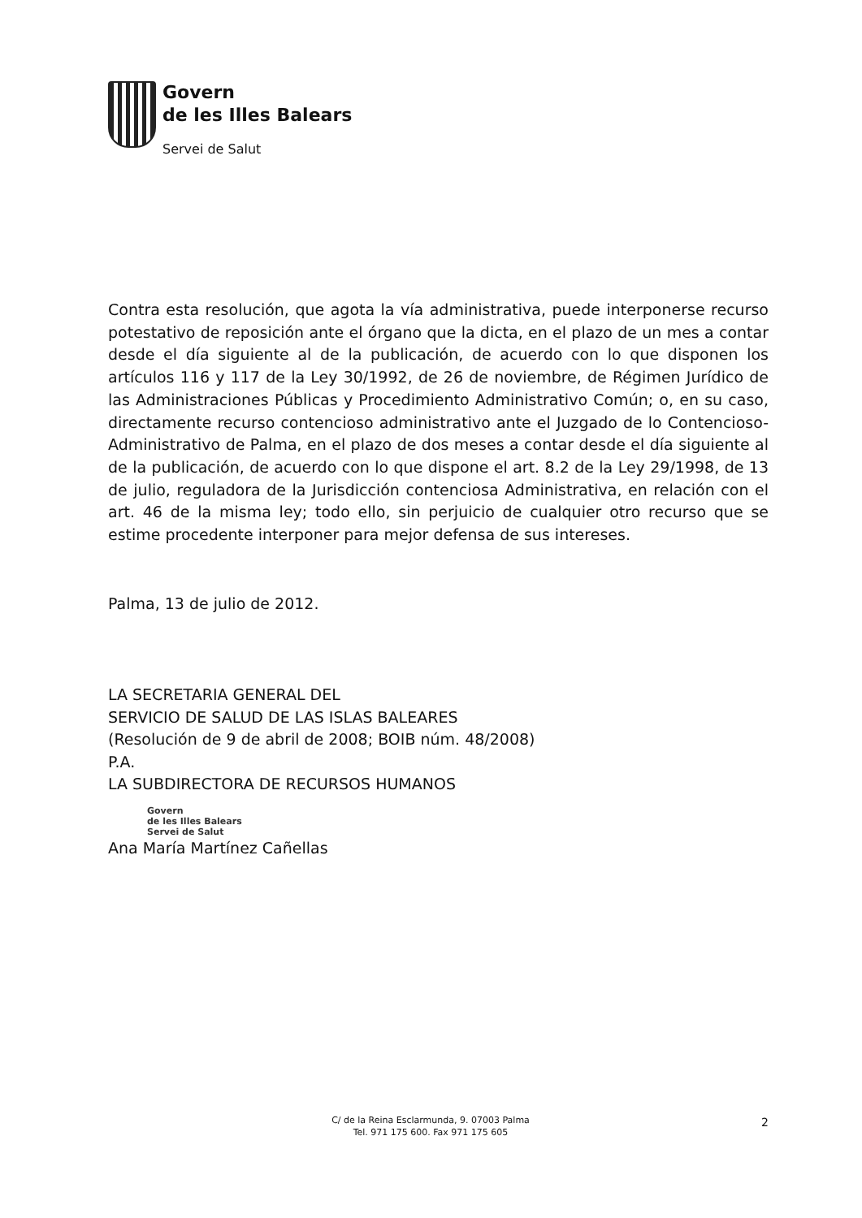Govern
de les Illes Balears
Servei de Salut
Contra esta resolución, que agota la vía administrativa, puede interponerse recurso potestativo de reposición ante el órgano que la dicta, en el plazo de un mes a contar desde el día siguiente al de la publicación, de acuerdo con lo que disponen los artículos 116 y 117 de la Ley 30/1992, de 26 de noviembre, de Régimen Jurídico de las Administraciones Públicas y Procedimiento Administrativo Común; o, en su caso, directamente recurso contencioso administrativo ante el Juzgado de lo Contencioso-Administrativo de Palma, en el plazo de dos meses a contar desde el día siguiente al de la publicación, de acuerdo con lo que dispone el art. 8.2 de la Ley 29/1998, de 13 de julio, reguladora de la Jurisdicción contenciosa Administrativa, en relación con el art. 46 de la misma ley; todo ello, sin perjuicio de cualquier otro recurso que se estime procedente interponer para mejor defensa de sus intereses.
Palma, 13 de julio de 2012.
LA SECRETARIA GENERAL DEL
SERVICIO DE SALUD DE LAS ISLAS BALEARES
(Resolución de 9 de abril de 2008; BOIB núm. 48/2008)
P.A.
LA SUBDIRECTORA DE RECURSOS HUMANOS
Govern
de les Illes Balears
Servei de Salut
Ana María Martínez Cañellas
C/ de la Reina Esclarmunda, 9. 07003 Palma
Tel. 971 175 600. Fax 971 175 605
2